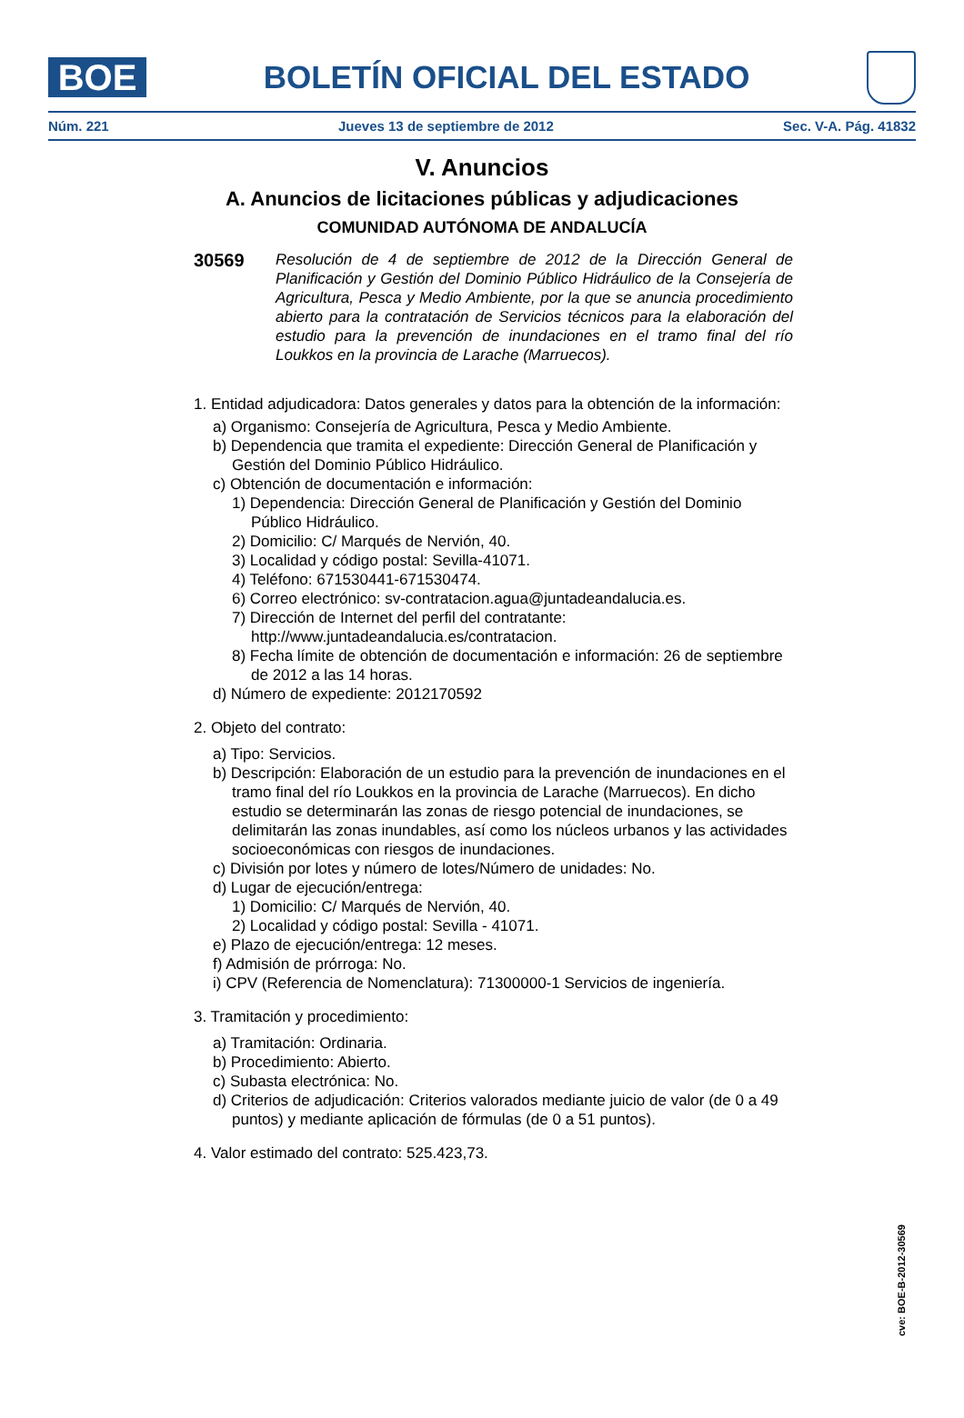BOE
BOLETÍN OFICIAL DEL ESTADO
Núm. 221 Jueves 13 de septiembre de 2012 Sec. V-A. Pág. 41832
V. Anuncios
A. Anuncios de licitaciones públicas y adjudicaciones
COMUNIDAD AUTÓNOMA DE ANDALUCÍA
30569
Resolución de 4 de septiembre de 2012 de la Dirección General de Planificación y Gestión del Dominio Público Hidráulico de la Consejería de Agricultura, Pesca y Medio Ambiente, por la que se anuncia procedimiento abierto para la contratación de Servicios técnicos para la elaboración del estudio para la prevención de inundaciones en el tramo final del río Loukkos en la provincia de Larache (Marruecos).
1. Entidad adjudicadora: Datos generales y datos para la obtención de la información:
a) Organismo: Consejería de Agricultura, Pesca y Medio Ambiente.
b) Dependencia que tramita el expediente: Dirección General de Planificación y Gestión del Dominio Público Hidráulico.
c) Obtención de documentación e información:
1) Dependencia: Dirección General de Planificación y Gestión del Dominio Público Hidráulico.
2) Domicilio: C/ Marqués de Nervión, 40.
3) Localidad y código postal: Sevilla-41071.
4) Teléfono: 671530441-671530474.
6) Correo electrónico: sv-contratacion.agua@juntadeandalucia.es.
7) Dirección de Internet del perfil del contratante: http://www.juntadeandalucia.es/contratacion.
8) Fecha límite de obtención de documentación e información: 26 de septiembre de 2012 a las 14 horas.
d) Número de expediente: 2012170592
2. Objeto del contrato:
a) Tipo: Servicios.
b) Descripción: Elaboración de un estudio para la prevención de inundaciones en el tramo final del río Loukkos en la provincia de Larache (Marruecos). En dicho estudio se determinarán las zonas de riesgo potencial de inundaciones, se delimitarán las zonas inundables, así como los núcleos urbanos y las actividades socioeconómicas con riesgos de inundaciones.
c) División por lotes y número de lotes/Número de unidades: No.
d) Lugar de ejecución/entrega:
1) Domicilio: C/ Marqués de Nervión, 40.
2) Localidad y código postal: Sevilla - 41071.
e) Plazo de ejecución/entrega: 12 meses.
f) Admisión de prórroga: No.
i) CPV (Referencia de Nomenclatura): 71300000-1 Servicios de ingeniería.
3. Tramitación y procedimiento:
a) Tramitación: Ordinaria.
b) Procedimiento: Abierto.
c) Subasta electrónica: No.
d) Criterios de adjudicación: Criterios valorados mediante juicio de valor (de 0 a 49 puntos) y mediante aplicación de fórmulas (de 0 a 51 puntos).
4. Valor estimado del contrato: 525.423,73.
cve: BOE-B-2012-30569